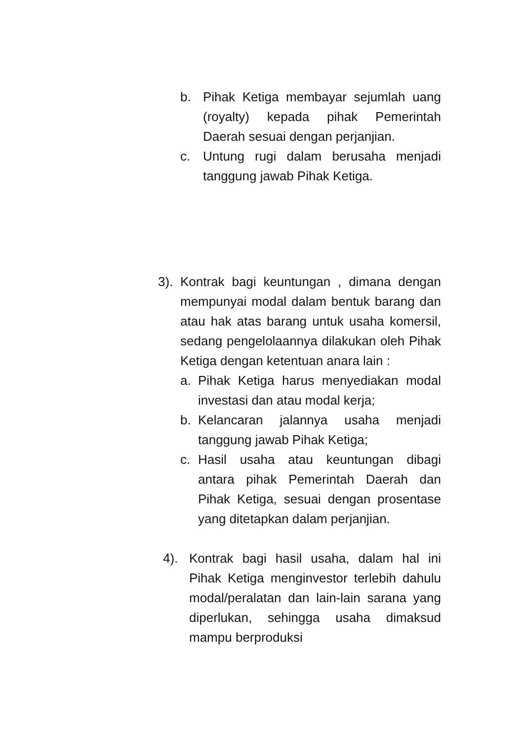b. Pihak Ketiga membayar sejumlah uang (royalty) kepada pihak Pemerintah Daerah sesuai dengan perjanjian.
c. Untung rugi dalam berusaha menjadi tanggung jawab Pihak Ketiga.
3). Kontrak bagi keuntungan , dimana dengan mempunyai modal dalam bentuk barang dan atau hak atas barang untuk usaha komersil, sedang pengelolaannya dilakukan oleh Pihak Ketiga dengan ketentuan anara lain :
a. Pihak Ketiga harus menyediakan modal investasi dan atau modal kerja;
b. Kelancaran jalannya usaha menjadi tanggung jawab Pihak Ketiga;
c. Hasil usaha atau keuntungan dibagi antara pihak Pemerintah Daerah dan Pihak Ketiga, sesuai dengan prosentase yang ditetapkan dalam perjanjian.
4). Kontrak bagi hasil usaha, dalam hal ini Pihak Ketiga menginvestor terlebih dahulu modal/peralatan dan lain-lain sarana yang diperlukan, sehingga usaha dimaksud mampu berproduksi